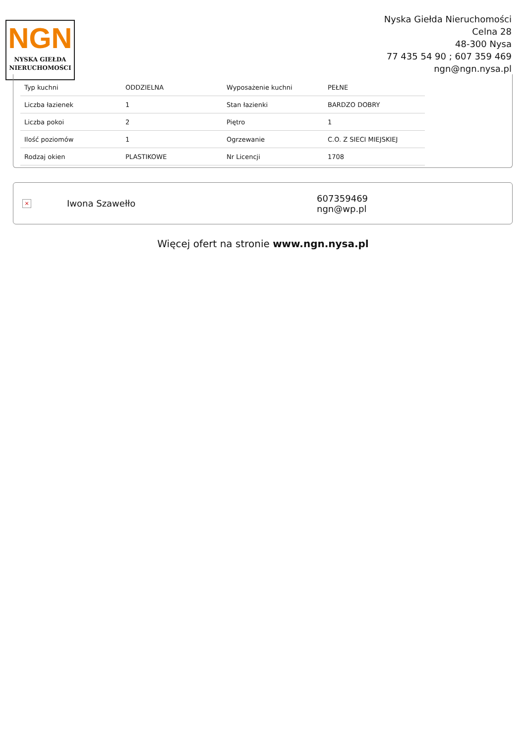NGN
NYSKA GIEŁDA
NIERUCHOMOŚCI
Nyska Giełda Nieruchomości
Celna 28
48-300 Nysa
77 435 54 90 ; 607 359 469
ngn@ngn.nysa.pl
| Typ kuchni | ODDZIELNA | Wyposażenie kuchni | PEŁNE |
| Liczba łazienek | 1 | Stan łazienki | BARDZO DOBRY |
| Liczba pokoi | 2 | Piętro | 1 |
| Ilość poziomów | 1 | Ogrzewanie | C.O. Z SIECI MIEJSKIEJ |
| Rodzaj okien | PLASTIKOWE | Nr Licencji | 1708 |
×
Iwona Szawełło
607359469
ngn@wp.pl
Więcej ofert na stronie www.ngn.nysa.pl